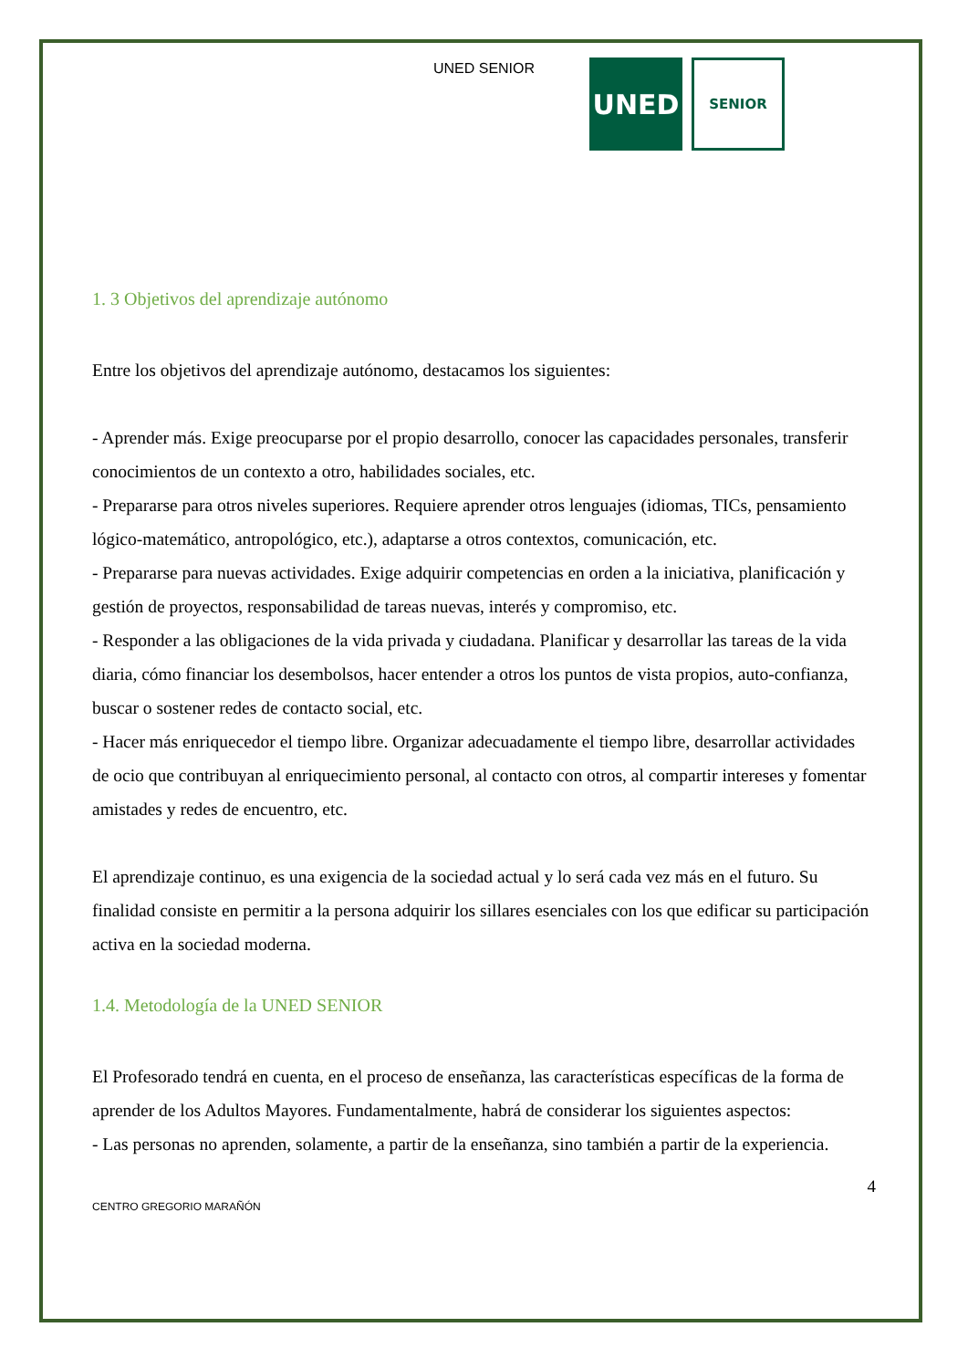UNED SENIOR
UNED
SENIOR
1. 3 Objetivos del aprendizaje autónomo
Entre los objetivos del aprendizaje autónomo, destacamos los siguientes:
- Aprender más. Exige preocuparse por el propio desarrollo, conocer las capacidades personales, transferir conocimientos de un contexto a otro, habilidades sociales, etc.
- Prepararse para otros niveles superiores. Requiere aprender otros lenguajes (idiomas, TICs, pensamiento lógico-matemático, antropológico, etc.), adaptarse a otros contextos, comunicación, etc.
- Prepararse para nuevas actividades. Exige adquirir competencias en orden a la iniciativa, planificación y gestión de proyectos, responsabilidad de tareas nuevas, interés y compromiso, etc.
- Responder a las obligaciones de la vida privada y ciudadana. Planificar y desarrollar las tareas de la vida diaria, cómo financiar los desembolsos, hacer entender a otros los puntos de vista propios, auto-confianza, buscar o sostener redes de contacto social, etc.
- Hacer más enriquecedor el tiempo libre. Organizar adecuadamente el tiempo libre, desarrollar actividades de ocio que contribuyan al enriquecimiento personal, al contacto con otros, al compartir intereses y fomentar amistades y redes de encuentro, etc.
El aprendizaje continuo, es una exigencia de la sociedad actual y lo será cada vez más en el futuro. Su finalidad consiste en permitir a la persona adquirir los sillares esenciales con los que edificar su participación activa en la sociedad moderna.
1.4. Metodología de la UNED SENIOR
El Profesorado tendrá en cuenta, en el proceso de enseñanza, las características específicas de la forma de aprender de los Adultos Mayores. Fundamentalmente, habrá de considerar los siguientes aspectos:
- Las personas no aprenden, solamente, a partir de la enseñanza, sino también a partir de la experiencia.
4
CENTRO GREGORIO MARAÑÓN